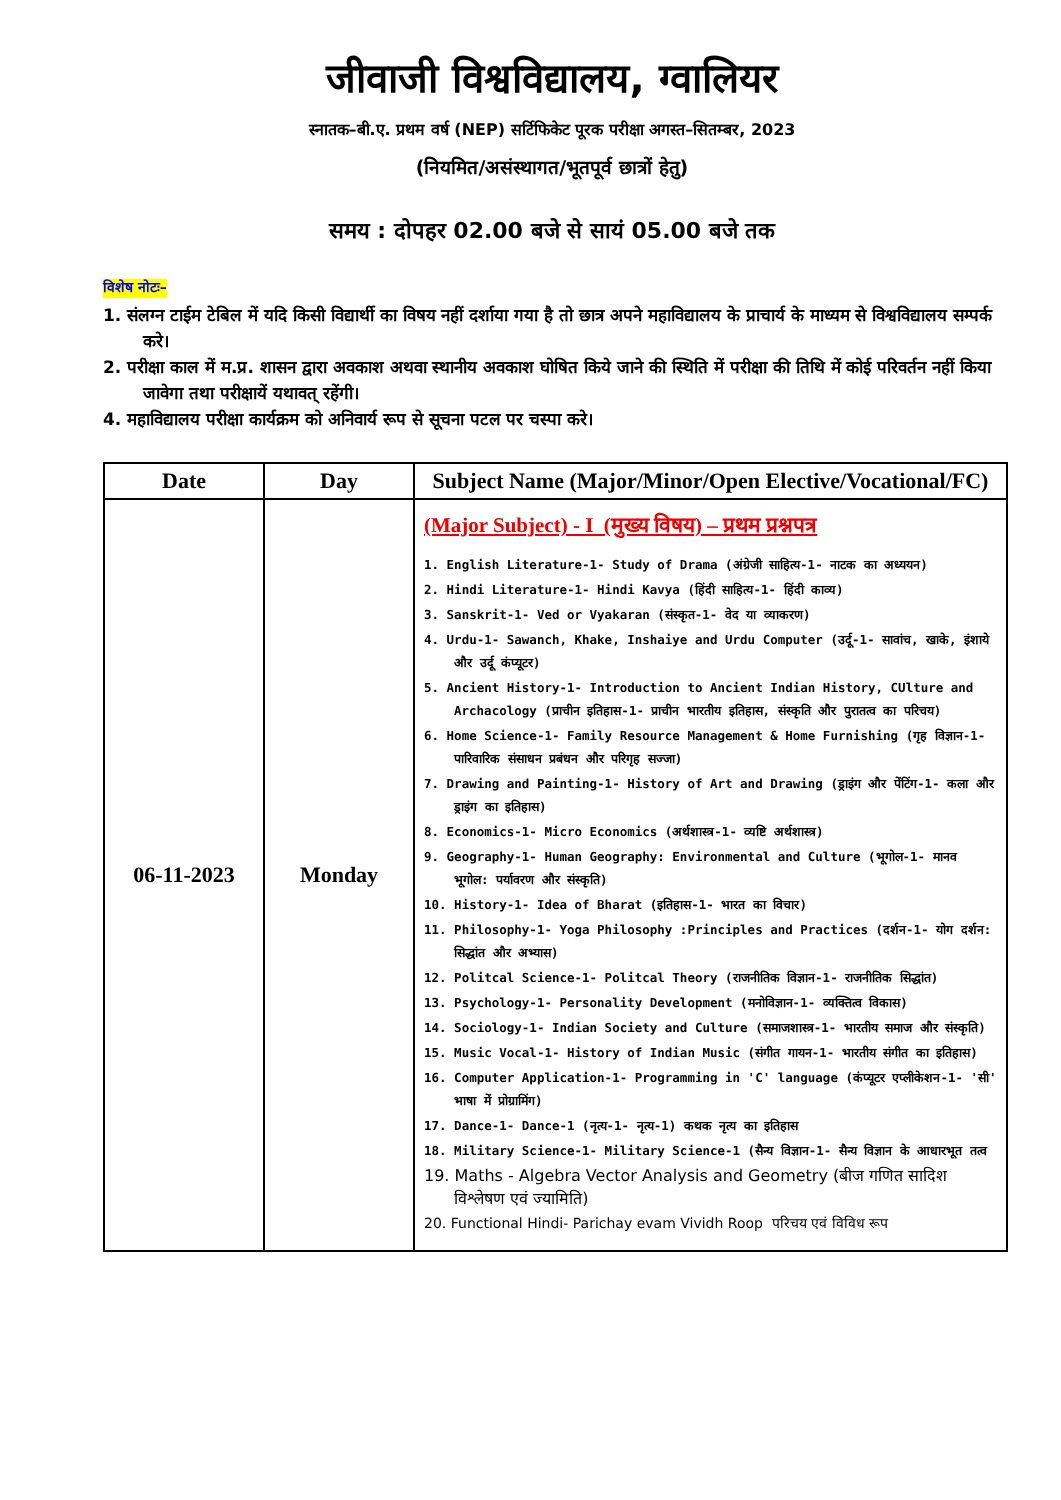जीवाजी विश्वविद्यालय, ग्वालियर
स्नातक–बी.ए. प्रथम वर्ष (NEP) सर्टिफिकेट पूरक परीक्षा अगस्त–सितम्बर, 2023
(नियमित/असंस्थागत/भूतपूर्व छात्रों हेतु)
समय : दोपहर 02.00 बजे से सायं 05.00 बजे तक
विशेष नोटः–
1. संलग्न टाईम टेबिल में यदि किसी विद्यार्थी का विषय नहीं दर्शाया गया है तो छात्र अपने महाविद्यालय के प्राचार्य के माध्यम से विश्वविद्यालय सम्पर्क करे।
2. परीक्षा काल में म.प्र. शासन द्वारा अवकाश अथवा स्थानीय अवकाश घोषित किये जाने की स्थिति में परीक्षा की तिथि में कोई परिवर्तन नहीं किया जावेगा तथा परीक्षायें यथावत् रहेंगी।
4. महाविद्यालय परीक्षा कार्यक्रम को अनिवार्य रूप से सूचना पटल पर चस्पा करे।
| Date | Day | Subject Name (Major/Minor/Open Elective/Vocational/FC) |
| --- | --- | --- |
| 06-11-2023 | Monday | (Major Subject) - I (मुख्य विषय) – प्रथम प्रश्नपत्र 1. English Literature-1- Study of Drama (अंग्रेजी साहित्य-1- नाटक का अध्ययन) 2. Hindi Literature-1- Hindi Kavya (हिंदी साहित्य-1- हिंदी काव्य) 3. Sanskrit-1- Ved or Vyakaran (संस्कृत-1- वेद या व्याकरण) 4. Urdu-1- Sawanch, Khake, Inshaiye and Urdu Computer (उर्दू-1- सावांच, खाके, इंशाये और उर्दू कंप्यूटर) 5. Ancient History-1- Introduction to Ancient Indian History, CUlture and Archacology (प्राचीन इतिहास-1- प्राचीन भारतीय इतिहास, संस्कृति और पुरातत्व का परिचय) 6. Home Science-1- Family Resource Management & Home Furnishing (गृह विज्ञान-1- पारिवारिक संसाधन प्रबंधन और परिगृह सज्जा) 7. Drawing and Painting-1- History of Art and Drawing (ड्राइंग और पेंटिंग-1- कला और ड्राइंग का इतिहास) 8. Economics-1- Micro Economics (अर्थशास्त्र-1- व्यष्टि अर्थशास्त्र) 9. Geography-1- Human Geography: Environmental and Culture (भूगोल-1- मानव भूगोल: पर्यावरण और संस्कृति) 10. History-1- Idea of Bharat (इतिहास-1- भारत का विचार) 11. Philosophy-1- Yoga Philosophy :Principles and Practices (दर्शन-1- योग दर्शन: सिद्धांत और अभ्यास) 12. Politcal Science-1- Politcal Theory (राजनीतिक विज्ञान-1- राजनीतिक सिद्धांत) 13. Psychology-1- Personality Development (मनोविज्ञान-1- व्यक्तित्व विकास) 14. Sociology-1- Indian Society and Culture (समाजशास्त्र-1- भारतीय समाज और संस्कृति) 15. Music Vocal-1- History of Indian Music (संगीत गायन-1- भारतीय संगीत का इतिहास) 16. Computer Application-1- Programming in 'C' language (कंप्यूटर एप्लीकेशन-1- 'सी' भाषा में प्रोग्रामिंग) 17. Dance-1- Dance-1 (नृत्य-1- नृत्य-1) कथक नृत्य का इतिहास 18. Military Science-1- Military Science-1 (सैन्य विज्ञान-1- सैन्य विज्ञान के आधारभूत तत्व 19. Maths - Algebra Vector Analysis and Geometry (बीज गणित सादिश विश्लेषण एवं ज्यामिति) 20. Functional Hindi- Parichay evam Vividh Roop परिचय एवं विविध रूप |